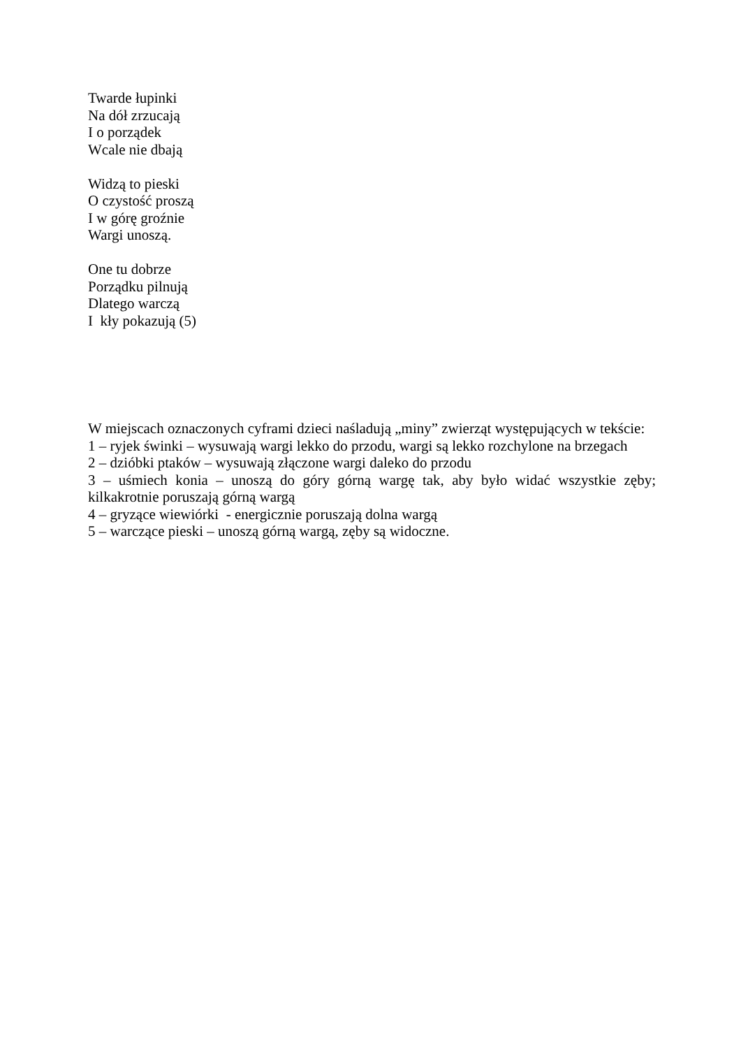Twarde łupinki
Na dół zrzucają
I o porządek
Wcale nie dbają
Widzą to pieski
O czystość proszą
I w górę groźnie
Wargi unoszą.
One tu dobrze
Porządku pilnują
Dlatego warczą
I kły pokazują (5)
W miejscach oznaczonych cyframi dzieci naśladują „miny” zwierząt występujących w tekście:
1 – ryjek świnki – wysuwają wargi lekko do przodu, wargi są lekko rozchylone na brzegach
2 – dzióbki ptaków – wysuwają złączone wargi daleko do przodu
3 – uśmiech konia – unoszą do góry górną wargę tak, aby było widać wszystkie zęby; kilkakrotnie poruszają górną wargą
4 – gryzące wiewiórki - energicznie poruszają dolna wargą
5 – warczące pieski – unoszą górną wargą, zęby są widoczne.